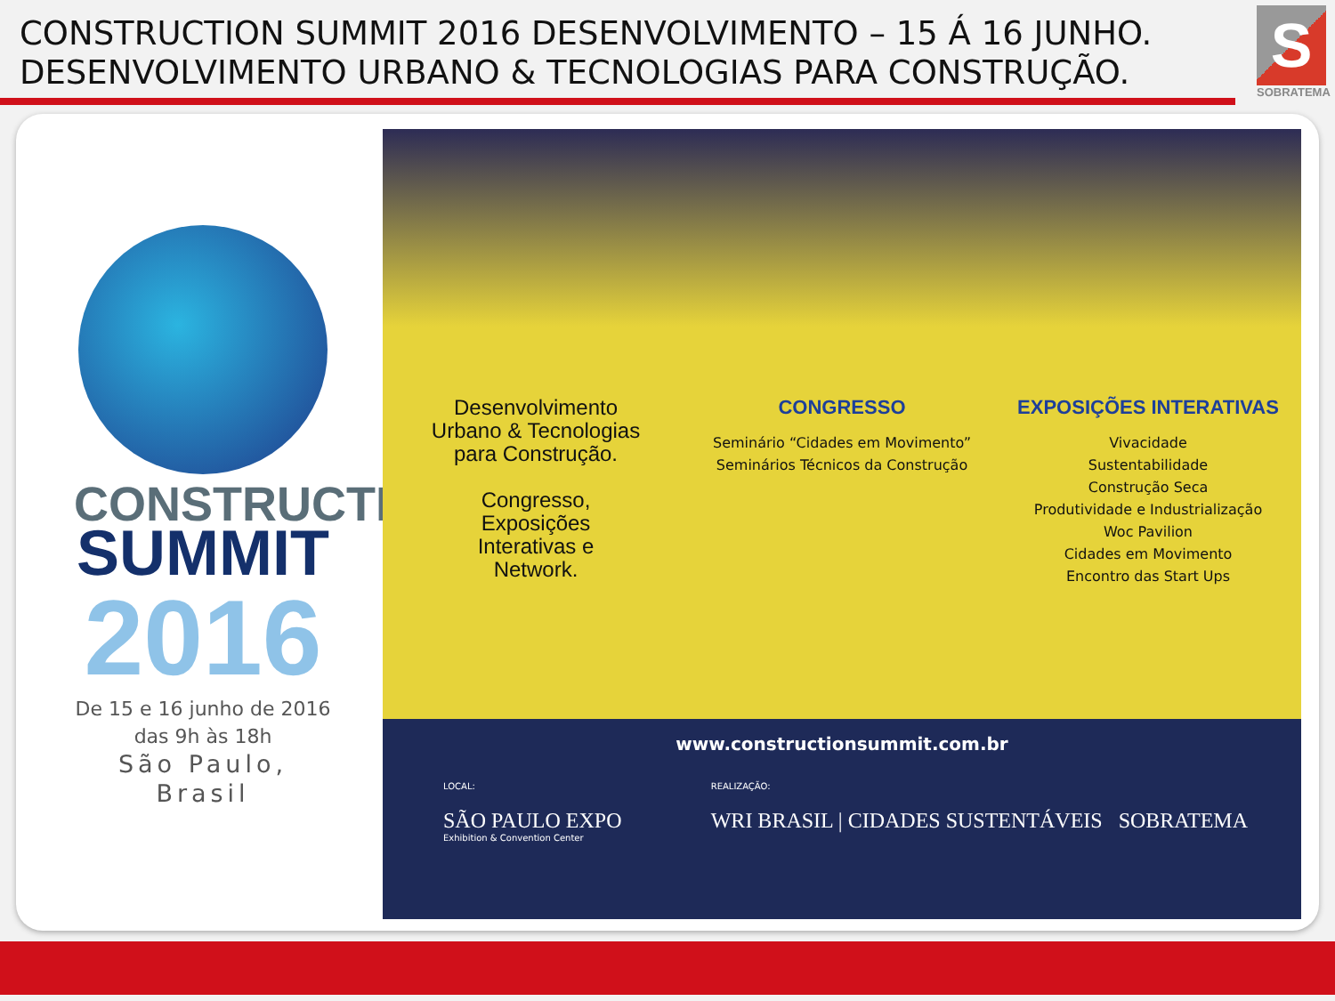CONSTRUCTION SUMMIT 2016 DESENVOLVIMENTO – 15 Á 16 JUNHO.
DESENVOLVIMENTO URBANO & TECNOLOGIAS PARA CONSTRUÇÃO.
S
SOBRATEMA
CONSTRUCTION
SUMMIT
2016
De 15 e 16 junho de 2016
das 9h às 18h
São Paulo, Brasil
Desenvolvimento
Urbano & Tecnologias
para Construção.
Congresso,
Exposições
Interativas e
Network.
CONGRESSO
Seminário “Cidades em Movimento”
Seminários Técnicos da Construção
EXPOSIÇÕES INTERATIVAS
Vivacidade
Sustentabilidade
Construção Seca
Produtividade e Industrialização
Woc Pavilion
Cidades em Movimento
Encontro das Start Ups
www.constructionsummit.com.br
LOCAL:
SÃO PAULO EXPO
Exhibition & Convention Center
REALIZAÇÃO:
WRI BRASIL | CIDADES SUSTENTÁVEIS SOBRATEMA